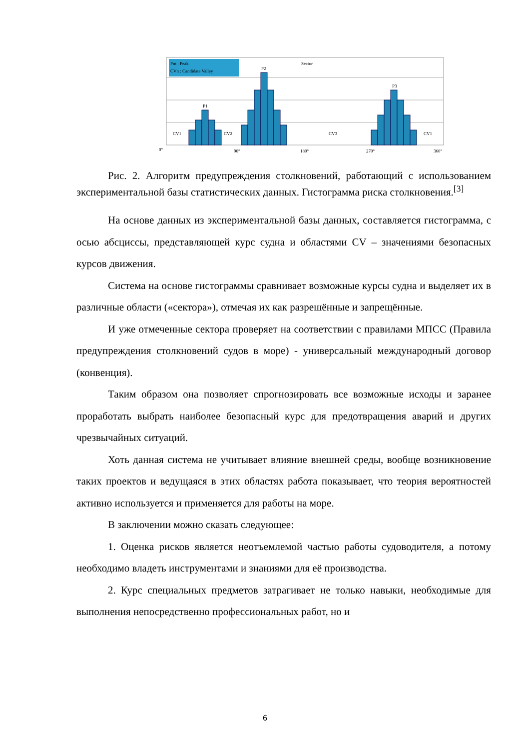Pm : Peak
CVn : Candidate Valley
P1
P2
P3
Sector
CV1
CV2
CV3
CV1
0°
90°
180°
270°
360°
Рис. 2. Алгоритм предупреждения столкновений, работающий с использованием экспериментальной базы статистических данных. Гистограмма риска столкновения.<sup>[3]</sup>
На основе данных из экспериментальной базы данных, составляется гистограмма, с осью абсциссы, представляющей курс судна и областями CV – значениями безопасных курсов движения.
Система на основе гистограммы сравнивает возможные курсы судна и выделяет их в различные области («сектора»), отмечая их как разрешённые и запрещённые.
И уже отмеченные сектора проверяет на соответствии с правилами МПСС (Правила предупреждения столкновений судов в море) - универсальный международный договор (конвенция).
Таким образом она позволяет спрогнозировать все возможные исходы и заранее проработать выбрать наиболее безопасный курс для предотвращения аварий и других чрезвычайных ситуаций.
Хоть данная система не учитывает влияние внешней среды, вообще возникновение таких проектов и ведущаяся в этих областях работа показывает, что теория вероятностей активно используется и применяется для работы на море.
В заключении можно сказать следующее:
1. Оценка рисков является неотъемлемой частью работы судоводителя, а потому необходимо владеть инструментами и знаниями для её производства.
2. Курс специальных предметов затрагивает не только навыки, необходимые для выполнения непосредственно профессиональных работ, но и
6